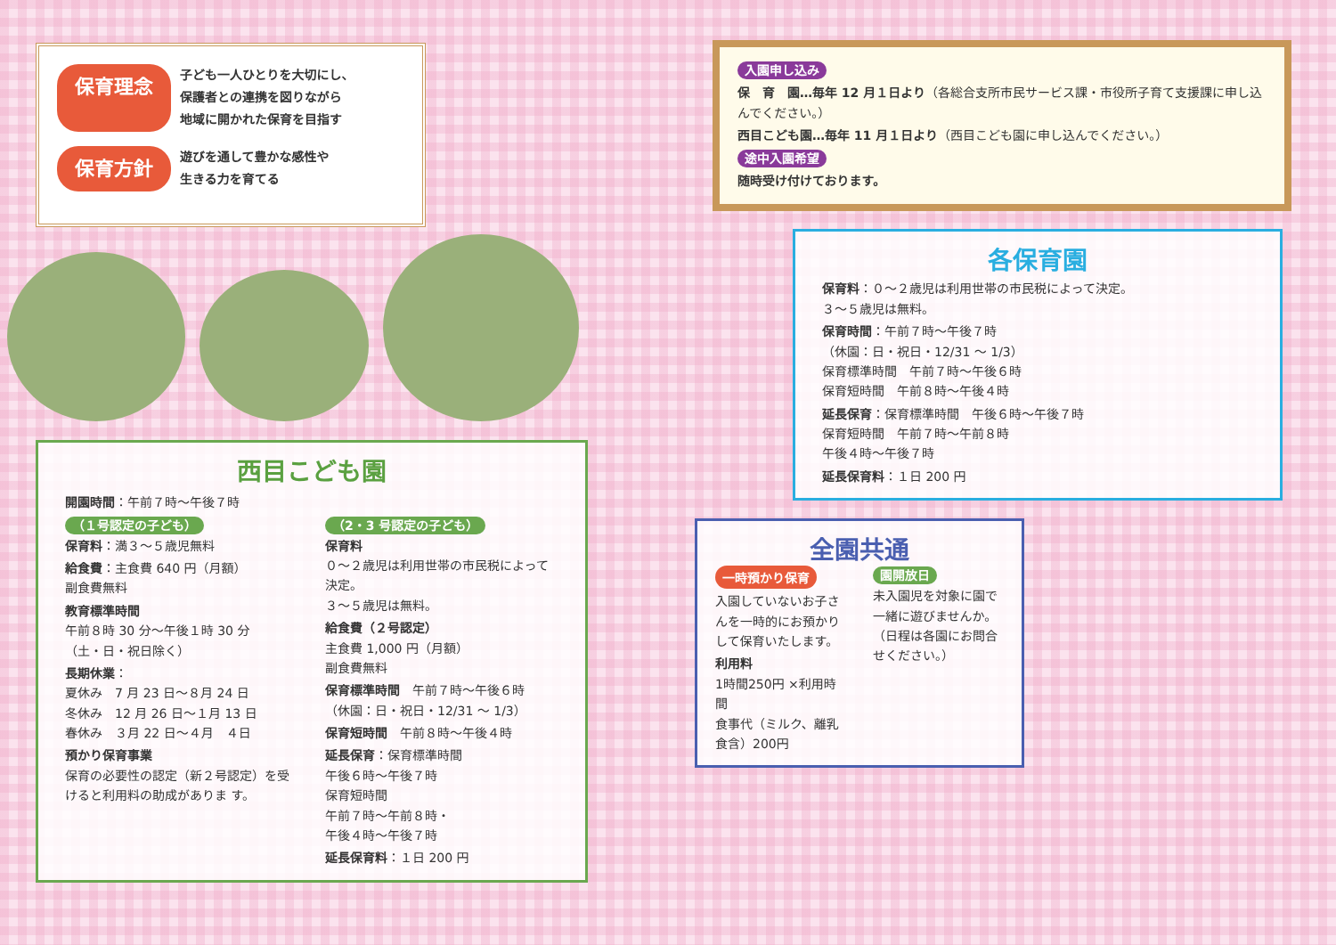保育理念
子ども一人ひとりを大切にし、
保護者との連携を図りながら
地域に開かれた保育を目指す
保育方針
遊びを通して豊かな感性や
生きる力を育てる
西目こども園
開園時間：午前７時～午後７時
（１号認定の子ども）
保育料：満３～５歳児無料
給食費：主食費 640 円（月額）
副食費無料
教育標準時間
午前８時 30 分～午後１時 30 分
（土・日・祝日除く）
長期休業：
夏休み　7 月 23 日～８月 24 日
冬休み　12 月 26 日～１月 13 日
春休み　３月 22 日～４月　４日
預かり保育事業
保育の必要性の認定（新２号認定）を受けると利用料の助成がありま す。
（2・3 号認定の子ども）
保育料
０～２歳児は利用世帯の市民税によって決定。
３～５歳児は無料。
給食費（２号認定）
主食費 1,000 円（月額）
副食費無料
保育標準時間　午前７時～午後６時
（休園：日・祝日・12/31 ～ 1/3）
保育短時間　午前８時～午後４時
延長保育：保育標準時間
午後６時～午後７時
保育短時間
午前７時～午前８時・
午後４時～午後７時
延長保育料：１日 200 円
入園申し込み
保　育　園…毎年 12 月１日より（各総合支所市民サービス課・市役所子育て支援課に申し込んでください。）
西目こども園…毎年 11 月１日より（西目こども園に申し込んでください。）
途中入園希望
随時受け付けております。
各保育園
保育料：０～２歳児は利用世帯の市民税によって決定。
３～５歳児は無料。
保育時間：午前７時～午後７時
（休園：日・祝日・12/31 ～ 1/3）
保育標準時間　午前７時～午後６時
保育短時間　午前８時～午後４時
延長保育：保育標準時間　午後６時～午後７時
保育短時間　午前７時～午前８時
午後４時～午後７時
延長保育料：１日 200 円
全園共通
一時預かり保育
入園していないお子さんを一時的にお預かりして保育いたします。
利用料
1時間250円 ×利用時間
食事代（ミルク、離乳食含）200円
園開放日
未入園児を対象に園で一緒に遊びませんか。（日程は各園にお問合せください。）